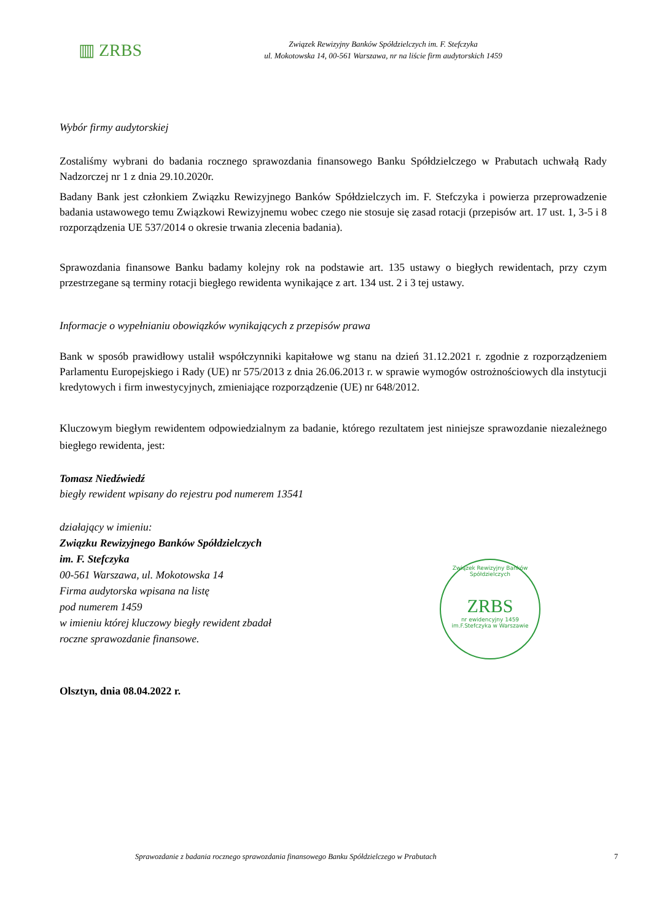▥ ZRBS
Związek Rewizyjny Banków Spółdzielczych im. F. Stefczyka
ul. Mokotowska 14, 00-561 Warszawa, nr na liście firm audytorskich 1459
Wybór firmy audytorskiej
Zostaliśmy wybrani do badania rocznego sprawozdania finansowego Banku Spółdzielczego w Prabutach uchwałą Rady Nadzorczej nr 1 z dnia 29.10.2020r.
Badany Bank jest członkiem Związku Rewizyjnego Banków Spółdzielczych im. F. Stefczyka i powierza przeprowadzenie badania ustawowego temu Związkowi Rewizyjnemu wobec czego nie stosuje się zasad rotacji (przepisów art. 17 ust. 1, 3-5 i 8 rozporządzenia UE 537/2014 o okresie trwania zlecenia badania).
Sprawozdania finansowe Banku badamy kolejny rok na podstawie art. 135 ustawy o biegłych rewidentach, przy czym przestrzegane są terminy rotacji biegłego rewidenta wynikające z art. 134 ust. 2 i 3 tej ustawy.
Informacje o wypełnianiu obowiązków wynikających z przepisów prawa
Bank w sposób prawidłowy ustalił współczynniki kapitałowe wg stanu na dzień 31.12.2021 r. zgodnie z rozporządzeniem Parlamentu Europejskiego i Rady (UE) nr 575/2013 z dnia 26.06.2013 r. w sprawie wymogów ostrożnościowych dla instytucji kredytowych i firm inwestycyjnych, zmieniające rozporządzenie (UE) nr 648/2012.
Kluczowym biegłym rewidentem odpowiedzialnym za badanie, którego rezultatem jest niniejsze sprawozdanie niezależnego biegłego rewidenta, jest:
Tomasz Niedźwiedź
biegły rewident wpisany do rejestru pod numerem 13541
działający w imieniu:
Związku Rewizyjnego Banków Spółdzielczych
im. F. Stefczyka
00-561 Warszawa, ul. Mokotowska 14
Firma audytorska wpisana na listę
pod numerem 1459
w imieniu której kluczowy biegły rewident zbadał
roczne sprawozdanie finansowe.
Olsztyn, dnia 08.04.2022 r.
Związek Rewizyjny Banków Spółdzielczych
ZRBS
nr ewidencyjny 1459
im.F.Stefczyka w Warszawie
Sprawozdanie z badania rocznego sprawozdania finansowego Banku Spółdzielczego w Prabutach 7